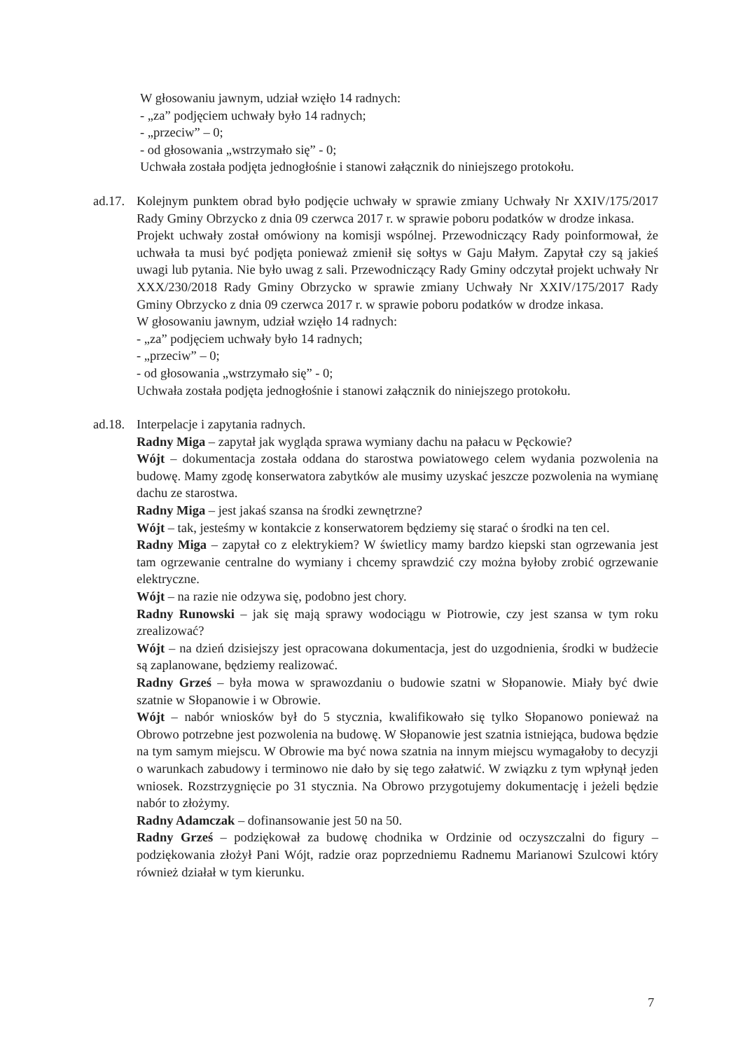W głosowaniu jawnym, udział wzięło 14 radnych:
- „za” podjęciem uchwały było 14 radnych;
- „przeciw” – 0;
- od głosowania „wstrzymało się” - 0;
Uchwała została podjęta jednogłośnie i stanowi załącznik do niniejszego protokołu.
ad.17.
Kolejnym punktem obrad było podjęcie uchwały w sprawie zmiany Uchwały Nr XXIV/175/2017 Rady Gminy Obrzycko z dnia 09 czerwca 2017 r. w sprawie poboru podatków w drodze inkasa.
Projekt uchwały został omówiony na komisji wspólnej. Przewodniczący Rady poinformował, że uchwała ta musi być podjęta ponieważ zmienił się sołtys w Gaju Małym. Zapytał czy są jakieś uwagi lub pytania. Nie było uwag z sali. Przewodniczący Rady Gminy odczytał projekt uchwały Nr XXX/230/2018 Rady Gminy Obrzycko w sprawie zmiany Uchwały Nr XXIV/175/2017 Rady Gminy Obrzycko z dnia 09 czerwca 2017 r. w sprawie poboru podatków w drodze inkasa.
W głosowaniu jawnym, udział wzięło 14 radnych:
- „za” podjęciem uchwały było 14 radnych;
- „przeciw” – 0;
- od głosowania „wstrzymało się” - 0;
Uchwała została podjęta jednogłośnie i stanowi załącznik do niniejszego protokołu.
ad.18.
Interpelacje i zapytania radnych.
Radny Miga – zapytał jak wygląda sprawa wymiany dachu na pałacu w Pęckowie?
Wójt – dokumentacja została oddana do starostwa powiatowego celem wydania pozwolenia na budowę. Mamy zgodę konserwatora zabytków ale musimy uzyskać jeszcze pozwolenia na wymianę dachu ze starostwa.
Radny Miga – jest jakaś szansa na środki zewnętrzne?
Wójt – tak, jesteśmy w kontakcie z konserwatorem będziemy się starać o środki na ten cel.
Radny Miga – zapytał co z elektrykiem? W świetlicy mamy bardzo kiepski stan ogrzewania jest tam ogrzewanie centralne do wymiany i chcemy sprawdzić czy można byłoby zrobić ogrzewanie elektryczne.
Wójt – na razie nie odzywa się, podobno jest chory.
Radny Runowski – jak się mają sprawy wodociągu w Piotrowie, czy jest szansa w tym roku zrealizować?
Wójt – na dzień dzisiejszy jest opracowana dokumentacja, jest do uzgodnienia, środki w budżecie są zaplanowane, będziemy realizować.
Radny Grześ – była mowa w sprawozdaniu o budowie szatni w Słopanowie. Miały być dwie szatnie w Słopanowie i w Obrowie.
Wójt – nabór wniosków był do 5 stycznia, kwalifikowało się tylko Słopanowo ponieważ na Obrowo potrzebne jest pozwolenia na budowę. W Słopanowie jest szatnia istniejąca, budowa będzie na tym samym miejscu. W Obrowie ma być nowa szatnia na innym miejscu wymagałoby to decyzji o warunkach zabudowy i terminowo nie dało by się tego załatwić. W związku z tym wpłynął jeden wniosek. Rozstrzygnięcie po 31 stycznia. Na Obrowo przygotujemy dokumentację i jeżeli będzie nabór to złożymy.
Radny Adamczak – dofinansowanie jest 50 na 50.
Radny Grześ – podziękował za budowę chodnika w Ordzinie od oczyszczalni do figury – podziękowania złożył Pani Wójt, radzie oraz poprzedniemu Radnemu Marianowi Szulcowi który również działał w tym kierunku.
7